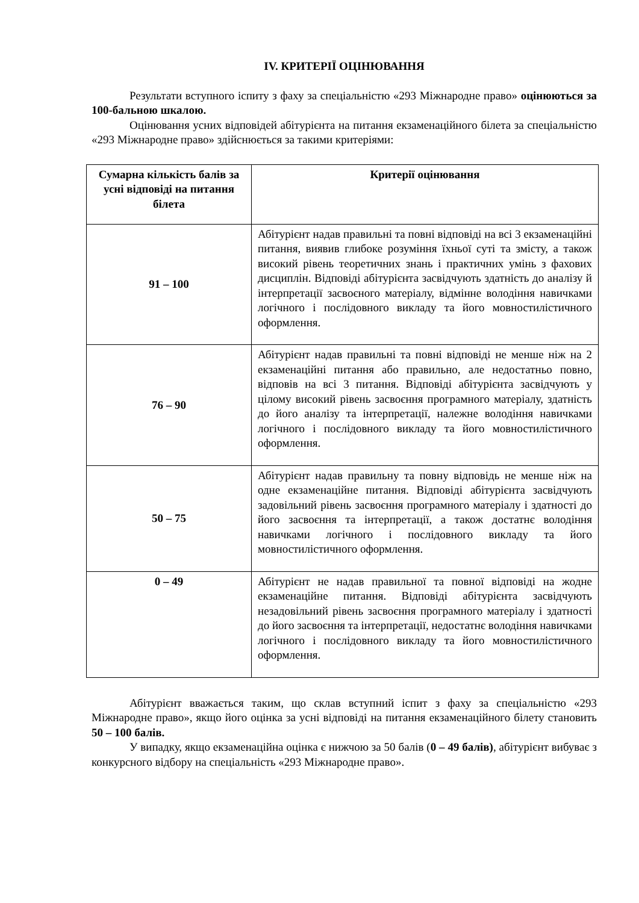IV. КРИТЕРІЇ ОЦІНЮВАННЯ
Результати вступного іспиту з фаху за спеціальністю «293 Міжнародне право» оцінюються за 100-бальною шкалою.
Оцінювання усних відповідей абітурієнта на питання екзаменаційного білета за спеціальністю «293 Міжнародне право» здійснюється за такими критеріями:
| Сумарна кількість балів за усні відповіді на питання білета | Критерії оцінювання |
| --- | --- |
| 91 – 100 | Абітурієнт надав правильні та повні відповіді на всі 3 екзаменаційні питання, виявив глибоке розуміння їхньої суті та змісту, а також високий рівень теоретичних знань і практичних умінь з фахових дисциплін. Відповіді абітурієнта засвідчують здатність до аналізу й інтерпретації засвоєного матеріалу, відмінне володіння навичками логічного і послідовного викладу та його мовностилістичного оформлення. |
| 76 – 90 | Абітурієнт надав правильні та повні відповіді не менше ніж на 2 екзаменаційні питання або правильно, але недостатньо повно, відповів на всі 3 питання. Відповіді абітурієнта засвідчують у цілому високий рівень засвоєння програмного матеріалу, здатність до його аналізу та інтерпретації, належне володіння навичками логічного і послідовного викладу та його мовностилістичного оформлення. |
| 50 – 75 | Абітурієнт надав правильну та повну відповідь не менше ніж на одне екзаменаційне питання. Відповіді абітурієнта засвідчують задовільний рівень засвоєння програмного матеріалу і здатності до його засвоєння та інтерпретації, а також достатнє володіння навичками логічного і послідовного викладу та його мовностилістичного оформлення. |
| 0 – 49 | Абітурієнт не надав правильної та повної відповіді на жодне екзаменаційне питання. Відповіді абітурієнта засвідчують незадовільний рівень засвоєння програмного матеріалу і здатності до його засвоєння та інтерпретації, недостатнє володіння навичками логічного і послідовного викладу та його мовностилістичного оформлення. |
Абітурієнт вважається таким, що склав вступний іспит з фаху за спеціальністю «293 Міжнародне право», якщо його оцінка за усні відповіді на питання екзаменаційного білету становить 50 – 100 балів.
У випадку, якщо екзаменаційна оцінка є нижчою за 50 балів (0 – 49 балів), абітурієнт вибуває з конкурсного відбору на спеціальність «293 Міжнародне право».